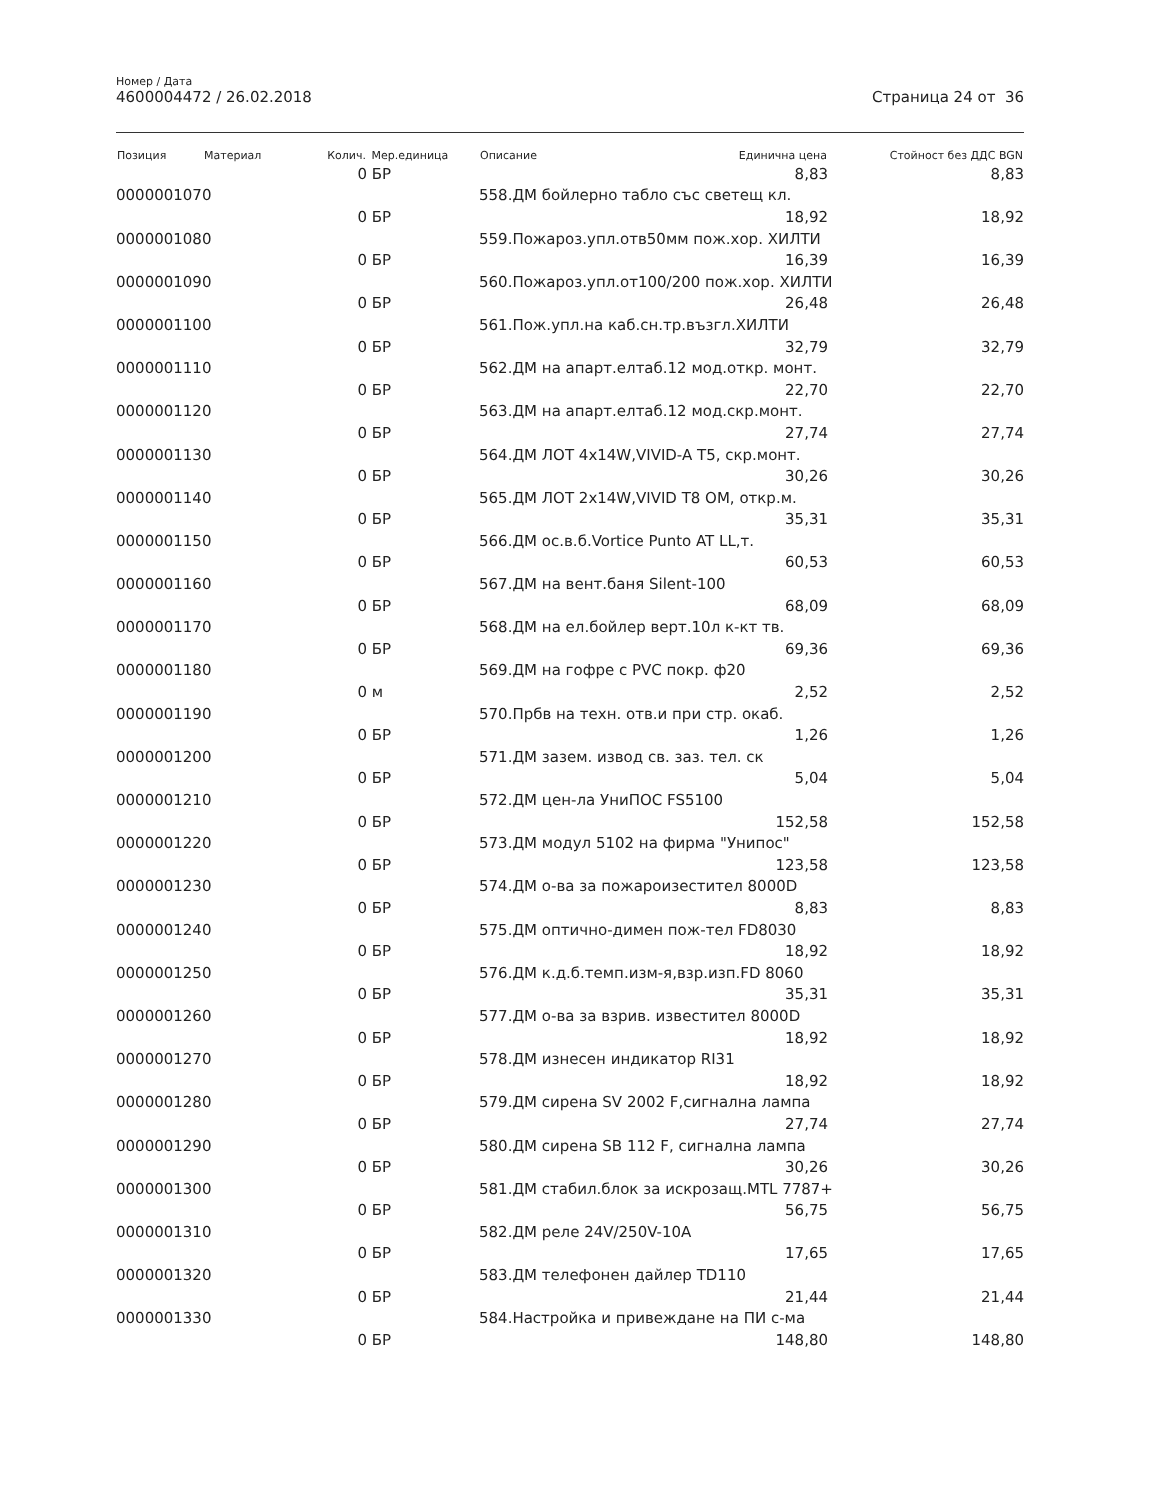Номер / Дата
4600004472 / 26.02.2018
Страница 24 от 36
| Позиция | Материал | Колич. | Мер.единица | Описание | Единична цена | Стойност без ДДС BGN |
| --- | --- | --- | --- | --- | --- | --- |
| | | 0 | БР | | 8,83 | 8,83 |
| 0000001070 | | | | 558.ДМ бойлерно табло със светещ кл. | | |
| | | 0 | БР | | 18,92 | 18,92 |
| 0000001080 | | | | 559.Пожароз.упл.отв50мм пож.хор. ХИЛТИ | | |
| | | 0 | БР | | 16,39 | 16,39 |
| 0000001090 | | | | 560.Пожароз.упл.от100/200 пож.хор. ХИЛТИ | | |
| | | 0 | БР | | 26,48 | 26,48 |
| 0000001100 | | | | 561.Пож.упл.на каб.сн.тр.възгл.ХИЛТИ | | |
| | | 0 | БР | | 32,79 | 32,79 |
| 0000001110 | | | | 562.ДМ на апарт.елтаб.12 мод.откр. монт. | | |
| | | 0 | БР | | 22,70 | 22,70 |
| 0000001120 | | | | 563.ДМ на апарт.елтаб.12 мод.скр.монт. | | |
| | | 0 | БР | | 27,74 | 27,74 |
| 0000001130 | | | | 564.ДМ ЛОТ 4x14W,VIVID-A T5, скр.монт. | | |
| | | 0 | БР | | 30,26 | 30,26 |
| 0000001140 | | | | 565.ДМ ЛОТ 2x14W,VIVID T8 OM, откр.м. | | |
| | | 0 | БР | | 35,31 | 35,31 |
| 0000001150 | | | | 566.ДМ ос.в.б.Vortice Punto AT LL,т. | | |
| | | 0 | БР | | 60,53 | 60,53 |
| 0000001160 | | | | 567.ДМ на вент.баня Silent-100 | | |
| | | 0 | БР | | 68,09 | 68,09 |
| 0000001170 | | | | 568.ДМ на ел.бойлер верт.10л к-кт тв. | | |
| | | 0 | БР | | 69,36 | 69,36 |
| 0000001180 | | | | 569.ДМ на гофре с PVC покр. ф20 | | |
| | | 0 | м | | 2,52 | 2,52 |
| 0000001190 | | | | 570.Прбв на техн. отв.и при стр. окаб. | | |
| | | 0 | БР | | 1,26 | 1,26 |
| 0000001200 | | | | 571.ДМ зазем. извод св. заз. тел. ск | | |
| | | 0 | БР | | 5,04 | 5,04 |
| 0000001210 | | | | 572.ДМ цен-ла УниПОС FS5100 | | |
| | | 0 | БР | | 152,58 | 152,58 |
| 0000001220 | | | | 573.ДМ модул 5102 на фирма "Унипос" | | |
| | | 0 | БР | | 123,58 | 123,58 |
| 0000001230 | | | | 574.ДМ о-ва за пожароизестител 8000D | | |
| | | 0 | БР | | 8,83 | 8,83 |
| 0000001240 | | | | 575.ДМ оптично-димен пож-тел FD8030 | | |
| | | 0 | БР | | 18,92 | 18,92 |
| 0000001250 | | | | 576.ДМ к.д.б.темп.изм-я,взр.изп.FD 8060 | | |
| | | 0 | БР | | 35,31 | 35,31 |
| 0000001260 | | | | 577.ДМ о-ва за взрив. известител 8000D | | |
| | | 0 | БР | | 18,92 | 18,92 |
| 0000001270 | | | | 578.ДМ изнесен индикатор RI31 | | |
| | | 0 | БР | | 18,92 | 18,92 |
| 0000001280 | | | | 579.ДМ сирена SV 2002 F,сигнална лампа | | |
| | | 0 | БР | | 27,74 | 27,74 |
| 0000001290 | | | | 580.ДМ сирена SB 112 F, сигнална лампа | | |
| | | 0 | БР | | 30,26 | 30,26 |
| 0000001300 | | | | 581.ДМ стабил.блок за искрозащ.MTL 7787+ | | |
| | | 0 | БР | | 56,75 | 56,75 |
| 0000001310 | | | | 582.ДМ реле 24V/250V-10A | | |
| | | 0 | БР | | 17,65 | 17,65 |
| 0000001320 | | | | 583.ДМ телефонен дайлер TD110 | | |
| | | 0 | БР | | 21,44 | 21,44 |
| 0000001330 | | | | 584.Настройка и привеждане на ПИ с-ма | | |
| | | 0 | БР | | 148,80 | 148,80 |